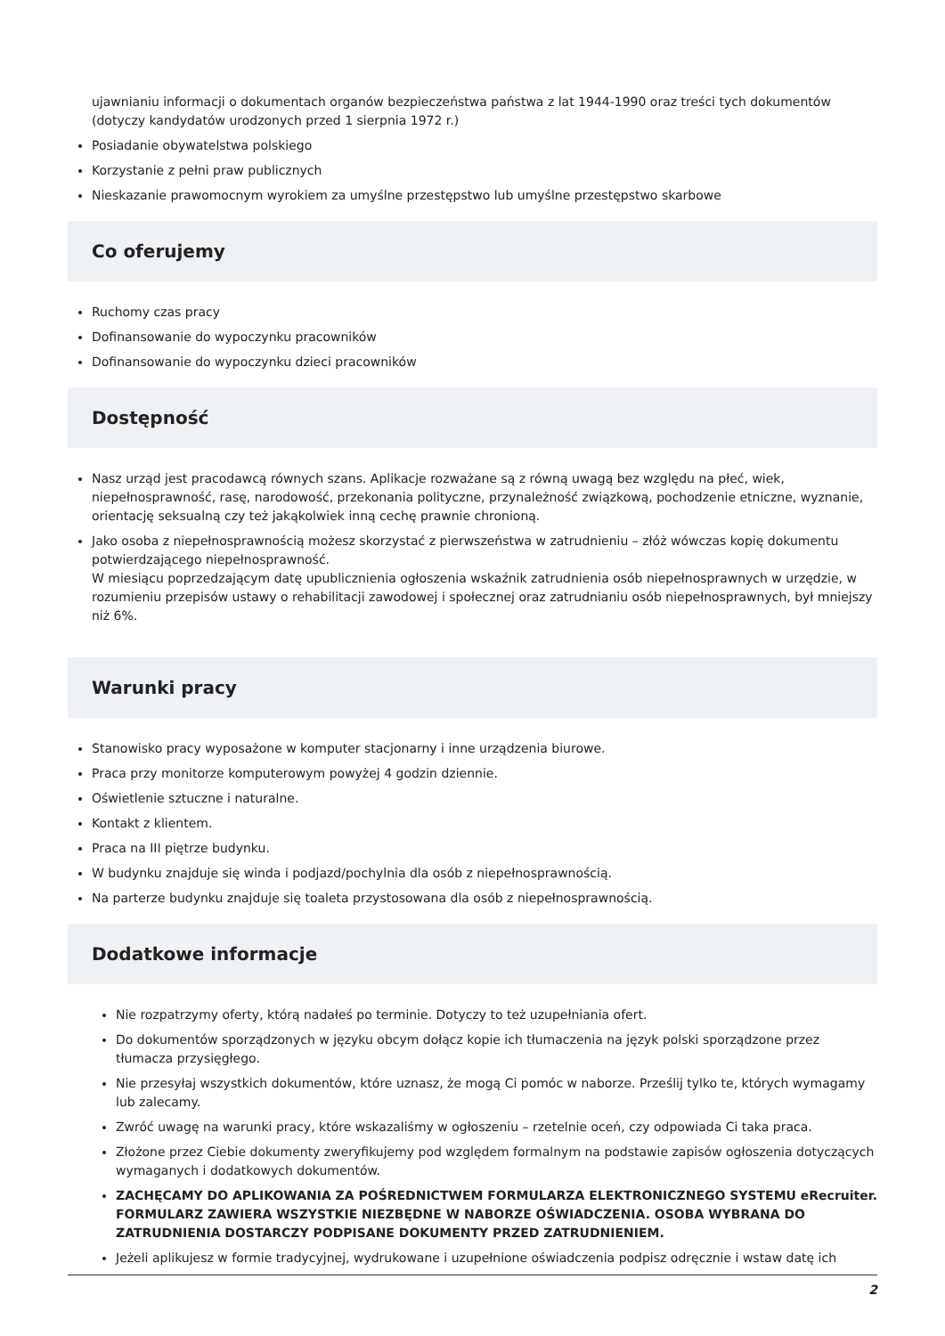ujawnianiu informacji o dokumentach organów bezpieczeństwa państwa z lat 1944-1990 oraz treści tych dokumentów (dotyczy kandydatów urodzonych przed 1 sierpnia 1972 r.)
Posiadanie obywatelstwa polskiego
Korzystanie z pełni praw publicznych
Nieskazanie prawomocnym wyrokiem za umyślne przestępstwo lub umyślne przestępstwo skarbowe
Co oferujemy
Ruchomy czas pracy
Dofinansowanie do wypoczynku pracowników
Dofinansowanie do wypoczynku dzieci pracowników
Dostępność
Nasz urząd jest pracodawcą równych szans. Aplikacje rozważane są z równą uwagą bez względu na płeć, wiek, niepełnosprawność, rasę, narodowość, przekonania polityczne, przynależność związkową, pochodzenie etniczne, wyznanie, orientację seksualną czy też jakąkolwiek inną cechę prawnie chronioną.
Jako osoba z niepełnosprawnością możesz skorzystać z pierwszeństwa w zatrudnieniu – złóż wówczas kopię dokumentu potwierdzającego niepełnosprawność.
W miesiącu poprzedzającym datę upublicznienia ogłoszenia wskaźnik zatrudnienia osób niepełnosprawnych w urzędzie, w rozumieniu przepisów ustawy o rehabilitacji zawodowej i społecznej oraz zatrudnianiu osób niepełnosprawnych, był mniejszy niż 6%.
Warunki pracy
Stanowisko pracy wyposażone w komputer stacjonarny i inne urządzenia biurowe.
Praca przy monitorze komputerowym powyżej 4 godzin dziennie.
Oświetlenie sztuczne i naturalne.
Kontakt z klientem.
Praca na III piętrze budynku.
W budynku znajduje się winda i podjazd/pochylnia dla osób z niepełnosprawnością.
Na parterze budynku znajduje się toaleta przystosowana dla osób z niepełnosprawnością.
Dodatkowe informacje
Nie rozpatrzymy oferty, którą nadałeś po terminie. Dotyczy to też uzupełniania ofert.
Do dokumentów sporządzonych w języku obcym dołącz kopie ich tłumaczenia na język polski sporządzone przez tłumacza przysięgłego.
Nie przesyłaj wszystkich dokumentów, które uznasz, że mogą Ci pomóc w naborze. Prześlij tylko te, których wymagamy lub zalecamy.
Zwróć uwagę na warunki pracy, które wskazaliśmy w ogłoszeniu – rzetelnie oceń, czy odpowiada Ci taka praca.
Złożone przez Ciebie dokumenty zweryfikujemy pod względem formalnym na podstawie zapisów ogłoszenia dotyczących wymaganych i dodatkowych dokumentów.
ZACHĘCAMY DO APLIKOWANIA ZA POŚREDNICTWEM FORMULARZA ELEKTRONICZNEGO SYSTEMU eRecruiter. FORMULARZ ZAWIERA WSZYSTKIE NIEZBĘDNE W NABORZE OŚWIADCZENIA. OSOBA WYBRANA DO ZATRUDNIENIA DOSTARCZY PODPISANE DOKUMENTY PRZED ZATRUDNIENIEM.
Jeżeli aplikujesz w formie tradycyjnej, wydrukowane i uzupełnione oświadczenia podpisz odręcznie i wstaw datę ich
2